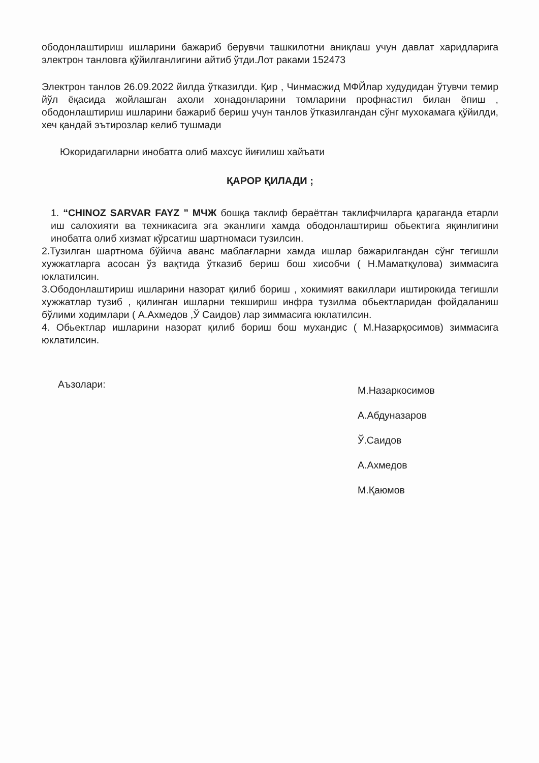ободонлаштириш ишларини бажариб берувчи ташкилотни аниқлаш учун давлат харидларига электрон танловга қўйилганлигини айтиб ўтди.Лот раками 152473
Электрон танлов 26.09.2022 йилда ўтказилди. Қир , Чинмасжид МФЙлар худудидан ўтувчи темир йўл ёқасида жойлашган ахоли хонадонларини томларини профнастил билан ёпиш , ободонлаштириш ишларини бажариб бериш учун танлов ўтказилгандан сўнг мухокамага қўйилди, хеч қандай эътирозлар келиб тушмади
Юкоридагиларни инобатга олиб махсус йиғилиш хайъати
ҚАРОР ҚИЛАДИ ;
1. “CHINOZ SARVAR FAYZ ” МЧЖ бошқа таклиф бераётган таклифчиларга қараганда етарли иш салохияти ва техникасига эга эканлиги хамда ободонлаштириш обьектига яқинлигини инобатга олиб хизмат кўрсатиш шартномаси тузилсин.
2.Тузилган шартнома бўйича аванс маблағларни хамда ишлар бажарилгандан сўнг тегишли хужжатларга асосан ўз вақтида ўтказиб бериш бош хисобчи ( Н.Маматқулова) зиммасига юклатилсин.
3.Ободонлаштириш ишларини назорат қилиб бориш , хокимият вакиллари иштирокида тегишли хужжатлар тузиб , қилинган ишларни текшириш инфра тузилма обьектларидан фойдаланиш бўлими ходимлари ( А.Ахмедов ,Ў Саидов) лар зиммасига юклатилсин.
4. Обьектлар ишларини назорат қилиб бориш бош мухандис ( М.Назарқосимов) зиммасига юклатилсин.
Аъзолари:
М.Назаркосимов
А.Абдуназаров
Ў.Саидов
А.Ахмедов
М.Қаюмов